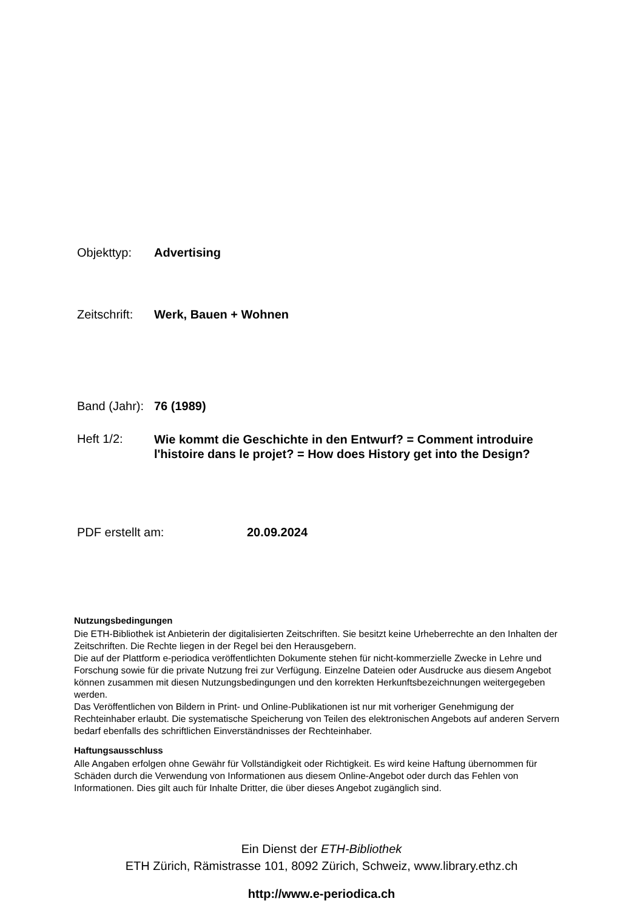Objekttyp: Advertising
Zeitschrift: Werk, Bauen + Wohnen
Band (Jahr): 76 (1989)
Heft 1/2: Wie kommt die Geschichte in den Entwurf? = Comment introduire l'histoire dans le projet? = How does History get into the Design?
PDF erstellt am: 20.09.2024
Nutzungsbedingungen
Die ETH-Bibliothek ist Anbieterin der digitalisierten Zeitschriften. Sie besitzt keine Urheberrechte an den Inhalten der Zeitschriften. Die Rechte liegen in der Regel bei den Herausgebern.
Die auf der Plattform e-periodica veröffentlichten Dokumente stehen für nicht-kommerzielle Zwecke in Lehre und Forschung sowie für die private Nutzung frei zur Verfügung. Einzelne Dateien oder Ausdrucke aus diesem Angebot können zusammen mit diesen Nutzungsbedingungen und den korrekten Herkunftsbezeichnungen weitergegeben werden.
Das Veröffentlichen von Bildern in Print- und Online-Publikationen ist nur mit vorheriger Genehmigung der Rechteinhaber erlaubt. Die systematische Speicherung von Teilen des elektronischen Angebots auf anderen Servern bedarf ebenfalls des schriftlichen Einverständnisses der Rechteinhaber.
Haftungsausschluss
Alle Angaben erfolgen ohne Gewähr für Vollständigkeit oder Richtigkeit. Es wird keine Haftung übernommen für Schäden durch die Verwendung von Informationen aus diesem Online-Angebot oder durch das Fehlen von Informationen. Dies gilt auch für Inhalte Dritter, die über dieses Angebot zugänglich sind.
Ein Dienst der ETH-Bibliothek
ETH Zürich, Rämistrasse 101, 8092 Zürich, Schweiz, www.library.ethz.ch
http://www.e-periodica.ch